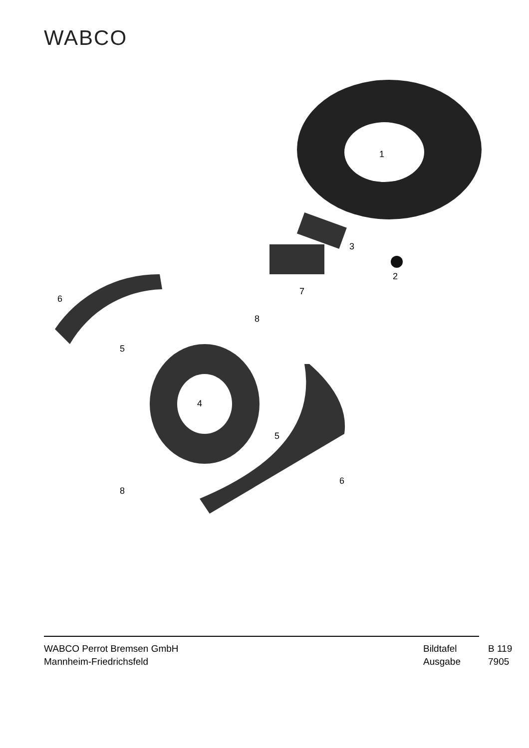WABCO
1
3
2
7
6
5
8
4
5
6
8
WABCO Perrot Bremsen GmbH
Mannheim-Friedrichsfeld
Bildtafel B 119 Ausgabe 7905